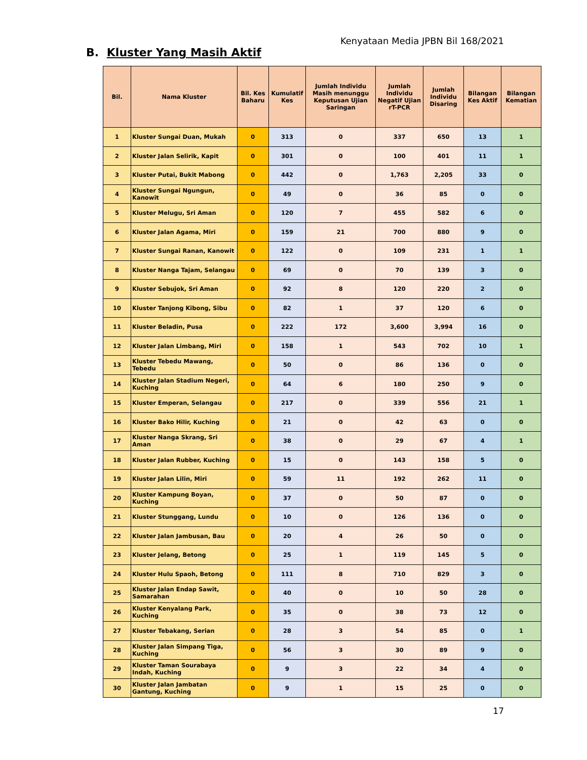Kenyataan Media JPBN Bil 168/2021
B. Kluster Yang Masih Aktif
| Bil. | Nama Kluster | Bil. Kes Baharu | Kumulatif Kes | Jumlah Individu Masih menunggu Keputusan Ujian Saringan | Jumlah Individu Negatif Ujian rT-PCR | Jumlah Individu Disaring | Bilangan Kes Aktif | Bilangan Kematian |
| --- | --- | --- | --- | --- | --- | --- | --- | --- |
| 1 | Kluster Sungai Duan, Mukah | 0 | 313 | 0 | 337 | 650 | 13 | 1 |
| 2 | Kluster Jalan Selirik, Kapit | 0 | 301 | 0 | 100 | 401 | 11 | 1 |
| 3 | Kluster Putai, Bukit Mabong | 0 | 442 | 0 | 1,763 | 2,205 | 33 | 0 |
| 4 | Kluster Sungai Ngungun, Kanowit | 0 | 49 | 0 | 36 | 85 | 0 | 0 |
| 5 | Kluster Melugu, Sri Aman | 0 | 120 | 7 | 455 | 582 | 6 | 0 |
| 6 | Kluster Jalan Agama, Miri | 0 | 159 | 21 | 700 | 880 | 9 | 0 |
| 7 | Kluster Sungai Ranan, Kanowit | 0 | 122 | 0 | 109 | 231 | 1 | 1 |
| 8 | Kluster Nanga Tajam, Selangau | 0 | 69 | 0 | 70 | 139 | 3 | 0 |
| 9 | Kluster Sebujok, Sri Aman | 0 | 92 | 8 | 120 | 220 | 2 | 0 |
| 10 | Kluster Tanjong Kibong, Sibu | 0 | 82 | 1 | 37 | 120 | 6 | 0 |
| 11 | Kluster Beladin, Pusa | 0 | 222 | 172 | 3,600 | 3,994 | 16 | 0 |
| 12 | Kluster Jalan Limbang, Miri | 0 | 158 | 1 | 543 | 702 | 10 | 1 |
| 13 | Kluster Tebedu Mawang, Tebedu | 0 | 50 | 0 | 86 | 136 | 0 | 0 |
| 14 | Kluster Jalan Stadium Negeri, Kuching | 0 | 64 | 6 | 180 | 250 | 9 | 0 |
| 15 | Kluster Emperan, Selangau | 0 | 217 | 0 | 339 | 556 | 21 | 1 |
| 16 | Kluster Bako Hilir, Kuching | 0 | 21 | 0 | 42 | 63 | 0 | 0 |
| 17 | Kluster Nanga Skrang, Sri Aman | 0 | 38 | 0 | 29 | 67 | 4 | 1 |
| 18 | Kluster Jalan Rubber, Kuching | 0 | 15 | 0 | 143 | 158 | 5 | 0 |
| 19 | Kluster Jalan Lilin, Miri | 0 | 59 | 11 | 192 | 262 | 11 | 0 |
| 20 | Kluster Kampung Boyan, Kuching | 0 | 37 | 0 | 50 | 87 | 0 | 0 |
| 21 | Kluster Stunggang, Lundu | 0 | 10 | 0 | 126 | 136 | 0 | 0 |
| 22 | Kluster Jalan Jambusan, Bau | 0 | 20 | 4 | 26 | 50 | 0 | 0 |
| 23 | Kluster Jelang, Betong | 0 | 25 | 1 | 119 | 145 | 5 | 0 |
| 24 | Kluster Hulu Spaoh, Betong | 0 | 111 | 8 | 710 | 829 | 3 | 0 |
| 25 | Kluster Jalan Endap Sawit, Samarahan | 0 | 40 | 0 | 10 | 50 | 28 | 0 |
| 26 | Kluster Kenyalang Park, Kuching | 0 | 35 | 0 | 38 | 73 | 12 | 0 |
| 27 | Kluster Tebakang, Serian | 0 | 28 | 3 | 54 | 85 | 0 | 1 |
| 28 | Kluster Jalan Simpang Tiga, Kuching | 0 | 56 | 3 | 30 | 89 | 9 | 0 |
| 29 | Kluster Taman Sourabaya Indah, Kuching | 0 | 9 | 3 | 22 | 34 | 4 | 0 |
| 30 | Kluster Jalan Jambatan Gantung, Kuching | 0 | 9 | 1 | 15 | 25 | 0 | 0 |
17